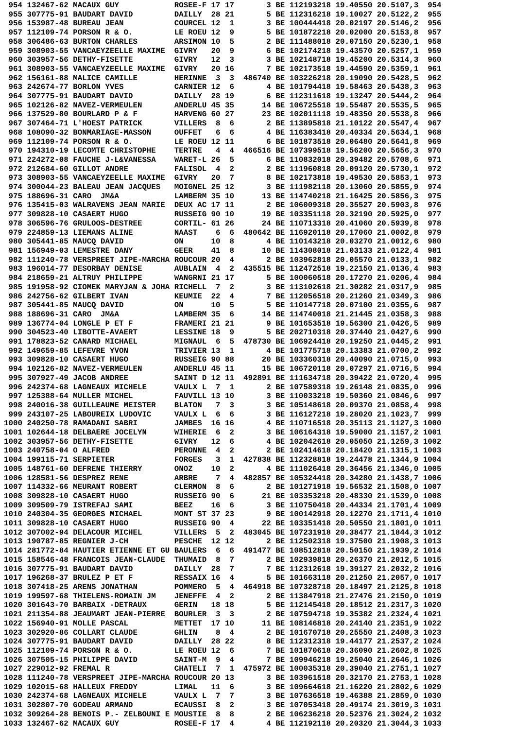954 132467-62 MACAUX GUY            ROSEE-F 17 17       3 BE 112193218 19.40550 20.5107,3  954
 955 307775-91 BAUDART DAVID         DAILLY  28 21       5 BE 112316218 19.10027 20.5122,2  955
 956 153987-48 BUREAU JEAN           COURCEL 12  1       3 BE 100444418 20.02197 20.5146,2  956
 957 112109-74 PORSON R & O.         LE ROEU 12  9       5 BE 101872218 20.02000 20.5153,8  957
 958 306486-63 BURTON CHARLES        ARSIMON 10  5       2 BE 111488018 20.07150 20.5230,1  958
 959 308903-55 VANCAEYZEELLE MAXIME  GIVRY   20  9       6 BE 102174218 19.43570 20.5257,1  959
 960 303957-56 DETHY-FISETTE         GIVRY   12  3       3 BE 102148718 19.45200 20.5314,3  960
 961 308903-55 VANCAEYZEELLE MAXIME  GIVRY   20 16       7 BE 102173518 19.44590 20.5359,1  961
 962 156161-88 MALICE CAMILLE        HERINNE  3  3  486740 BE 103226218 20.19090 20.5428,5  962
 963 242674-77 BORLON YVES           CARNIER 12  6       4 BE 101794418 19.58463 20.5438,3  963
 964 307775-91 BAUDART DAVID         DAILLY  28 19       6 BE 112311618 19.13247 20.5444,2  964
 965 102126-82 NAVEZ-VERMEULEN       ANDERLU 45 35      14 BE 106725518 19.55487 20.5535,5  965
 966 137529-80 BOURLARD P & F        HARVENG 60 27      23 BE 102011118 19.48350 20.5538,8  966
 967 307464-71 L'HOEST PATRICK       VILLERS  8  6       2 BE 113895818 21.10122 20.5547,4  967
 968 108090-32 BONMARIAGE-MASSON     OUFFET   6  6       4 BE 116383418 20.40334 20.5634,1  968
 969 112109-74 PORSON R & O.         LE ROEU 12 11       6 BE 101873518 20.06480 20.5641,8  969
 970 194310-19 LECOMTE CHRISTOPHE    TERTRE   4  4  466516 BE 107399518 19.56200 20.5656,3  970
 971 224272-08 FAUCHE J-L&VANESSA    WARET-L 26  5       6 BE 110832018 20.39482 20.5708,6  971
 972 212684-60 GILLOT ANDRE          FALISOL  4  2       2 BE 111960818 20.09120 20.5730,1  972
 973 308903-55 VANCAEYZEELLE MAXIME  GIVRY   20  7       8 BE 102173818 19.49530 20.5853,1  973
 974 300044-23 BALEAU JEAN JACQUES   MOIGNEL 25 12       3 BE 111982118 20.13060 20.5855,9  974
 975 188696-31 CARO  JM&A            LAMBERM 35 10      13 BE 114740218 21.16425 20.5856,3  975
 976 135415-03 WALRAVENS JEAN MARIE  DEUX AC 17 11       2 BE 106009318 20.35527 20.5903,8  976
 977 309828-10 CASAERT HUGO          RUSSEIG 90 10      19 BE 103351118 20.32190 20.5925,0  977
 978 306596-76 GRULOOS-DESTREE       CORTIL- 61 26      24 BE 110713318 20.41060 20.5939,8  978
 979 224859-13 LIEMANS ALINE         NAAST    6  6  480642 BE 116920118 20.17060 21.0002,8  979
 980 305441-85 MAUCQ DAVID           ON      10  8       4 BE 110143218 20.03270 21.0012,6  980
 981 156949-03 LEMESTRE DANY         GEER    41  8      10 BE 114308018 21.03133 21.0122,4  981
 982 111240-78 VERSPREET JIPE-MARCHA ROUCOUR 20  4       2 BE 103962818 20.05570 21.0133,1  982
 983 196014-77 DESORBAY DENISE       AUBLAIN  4  2  435515 BE 112472518 19.22150 21.0136,4  983
 984 218659-21 ALTRUY PHILIPPE       WANGRNI 21 17       5 BE 100060518 20.17270 21.0206,4  984
 985 191958-92 CIOMEK MARYJAN & JOHA RICHELL  7  2       3 BE 113102618 21.30282 21.0317,9  985
 986 242756-62 GILBERT IVAN          KEUMIE  22  4       7 BE 112056518 20.21260 21.0349,3  986
 987 305441-85 MAUCQ DAVID           ON      10  5       5 BE 110147718 20.07100 21.0355,6  987
 988 188696-31 CARO  JM&A            LAMBERM 35  6      14 BE 114740018 21.21445 21.0358,3  988
 989 136774-04 LONGLE P ET F         FRAMERI 21 21       9 BE 101653518 19.56300 21.0426,5  989
 990 304523-40 LIBOTTE-AVAERT        LESSINE 18  9       5 BE 202710318 20.37440 21.0427,6  990
 991 178823-52 CANARD MICHAEL        MIGNAUL  6  5  478730 BE 106924418 20.19250 21.0445,2  991
 992 149659-85 LEFEVRE YVON          TRIVIER 13  1       4 BE 101775718 20.13383 21.0700,2  992
 993 309828-10 CASAERT HUGO          RUSSEIG 90 88      20 BE 103360318 20.40090 21.0715,0  993
 994 102126-82 NAVEZ-VERMEULEN       ANDERLU 45 11      15 BE 106720118 20.07297 21.0716,5  994
 995 307927-49 JACOB ANDREE          SAINT D 12 11  492891 BE 111634718 20.39422 21.0720,4  995
 996 242374-68 LAGNEAUX MICHELE      VAULX L  7  1       2 BE 107589318 19.26148 21.0835,0  996
 997 125388-64 MULLER MICHEL         FAUVILL 13 10       3 BE 110033218 19.50360 21.0846,6  997
 998 240016-38 GUILLEAUME MEISTER    BLATON   7  3       3 BE 105148618 20.09370 21.0858,4  998
 999 243107-25 LABOUREIX LUDOVIC     VAULX L  6  6       3 BE 116127218 19.28020 21.1023,7  999
1000 240250-78 RAMADANI SABRI        JAMBES  16 16       4 BE 110716518 20.35113 21.1127,3 1000
1001 102644-18 DELBAERE JOCELYN      WIHERIE  6  2       3 BE 106164318 19.59000 21.1157,2 1001
1002 303957-56 DETHY-FISETTE         GIVRY   12  6       4 BE 102042618 20.05050 21.1259,3 1002
1003 240758-04 O ALFRED              PERONNE  4  2       2 BE 102414618 20.18420 21.1315,1 1003
1004 199115-71 SERPIETER             FORGES   3  1  427838 BE 112328818 19.24478 21.1344,9 1004
1005 148761-60 DEFRENE THIERRY       ONOZ    10  2       4 BE 111026418 20.36456 21.1346,0 1005
1006 128581-56 DESPREZ RENE          ARBRE    7  4  482857 BE 105324418 20.34280 21.1438,7 1006
1007 114332-66 MEURANT ROBERT        CLERMON  8  6       2 BE 101271918 19.56532 21.1508,0 1007
1008 309828-10 CASAERT HUGO          RUSSEIG 90  6      21 BE 103353218 20.48330 21.1539,0 1008
1009 309509-79 ISTREFAJ SAMI         BEEZ    16  6       3 BE 110750418 20.44334 21.1701,4 1009
1010 240304-35 GEORGES MICHAEL       MONT ST 37 23       9 BE 100142918 20.12270 21.1711,4 1010
1011 309828-10 CASAERT HUGO          RUSSEIG 90  4      22 BE 103351418 20.50550 21.1801,0 1011
1012 307002-94 DELACOUR MICHEL       VILLERS  5  2  483045 BE 107231918 20.38477 21.1844,3 1012
1013 190787-85 REGNIER J-CH          PESCHE  12 12       2 BE 112502318 19.37500 21.1908,3 1013
1014 281772-84 HAUTIER ETIENNE ET GU BAULERS  6  6  491477 BE 108512818 20.50150 21.1939,2 1014
1015 158546-48 FRANCOIS JEAN-CLAUDE  THUMAID  8  7       2 BE 102939818 20.26370 21.2012,5 1015
1016 307775-91 BAUDART DAVID         DAILLY  28  7       7 BE 112312618 19.39127 21.2032,2 1016
1017 196268-37 BRULEZ P ET F         RESSAIX 16  4       5 BE 101663118 20.21250 21.2057,0 1017
1018 307418-25 ARENS JONATHAN        POMMERO  5  4  464918 BE 107328718 20.18497 21.2125,8 1018
1019 199597-68 THIELENS-ROMAIN JM    JENEFFE  4  2       2 BE 113847918 21.27476 21.2150,0 1019
1020 301643-70 BARBAIX -DETRAUX      GERIN   18 18       5 BE 112145418 20.18512 21.2317,3 1020
1021 211354-88 JEAUMART JEAN-PIERRE  BOURLER  3  3       2 BE 107594718 19.35382 21.2324,4 1021
1022 156940-91 MOLLE PASCAL          METTET  17 10      11 BE 108146818 20.24140 21.2351,9 1022
1023 302920-86 COLLART CLAUDE        GHLIN    8  4       2 BE 101670718 20.25550 21.2408,3 1023
1024 307775-91 BAUDART DAVID         DAILLY  28 22       8 BE 112312318 19.44177 21.2537,2 1024
1025 112109-74 PORSON R & O.         LE ROEU 12  6       7 BE 101870618 20.36090 21.2602,8 1025
1026 307505-15 PHILIPPE DAVID        SAINT-M  9  4       7 BE 109946218 19.25040 21.2646,1 1026
1027 229012-92 FREMAL R              CHATELI  7  1  475972 BE 100035318 20.39040 21.2751,1 1027
1028 111240-78 VERSPREET JIPE-MARCHA ROUCOUR 20 13       3 BE 103961518 20.32170 21.2753,1 1028
1029 102015-68 HALLEUX FREDDY        LIMAL   11  6       3 BE 109664618 21.16220 21.2802,6 1029
1030 242374-68 LAGNEAUX MICHELE      VAULX L  7  7       3 BE 107636518 19.46388 21.2859,0 1030
1031 302807-70 GODEAU ARMAND         ECAUSSI  8  2       3 BE 107053418 20.49174 21.3019,3 1031
1032 309264-28 BENOIS P.- ZELBOUNI E MOUSTIE  8  8       2 BE 106236218 20.52376 21.3024,2 1032
1033 132467-62 MACAUX GUY            ROSEE-F 17  4       4 BE 112192118 20.20320 21.3044,3 1033